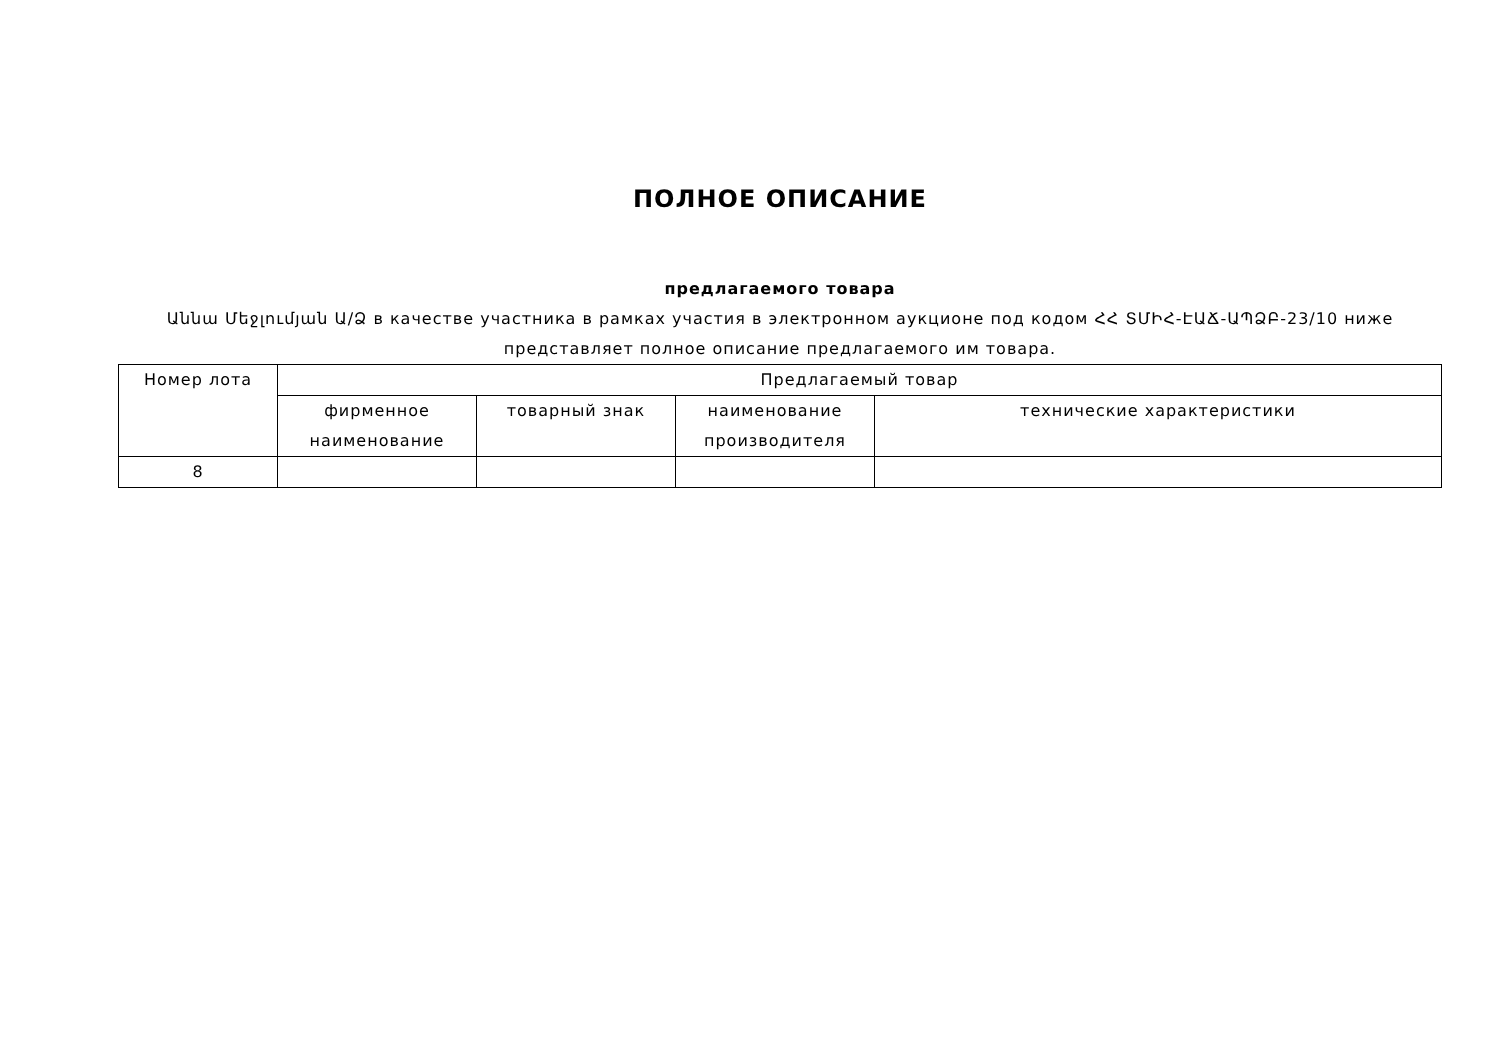ПОЛНОЕ ОПИСАНИЕ
предлагаемого товара
Աննա Մեջլումյան Ա/Ձ в качестве участника в рамках участия в электронном аукционе под кодом ՀՀ ՏՄԻՀ-ԷԱՃ-ԱՊՁԲ-23/10 ниже представляет полное описание предлагаемого им товара.
| Номер лота | Предлагаемый товар | | | |
| --- | --- | --- | --- | --- |
| | фирменное наименование | товарный знак | наименование производителя | технические характеристики |
| 8 | | | | |